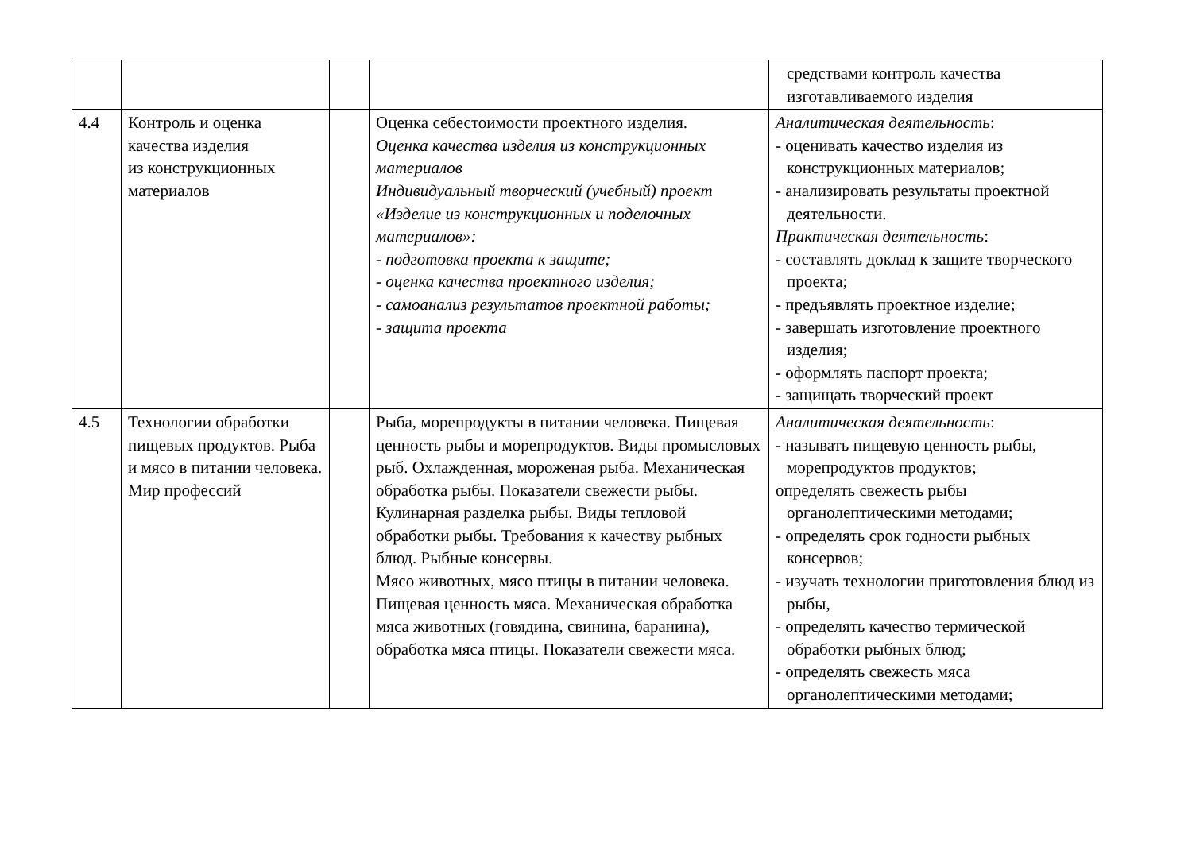| | | | | средствами контроль качества изготавливаемого изделия |
| 4.4 | Контроль и оценка качества изделия из конструкционных материалов | | Оценка себестоимости проектного изделия. Оценка качества изделия из конструкционных материалов Индивидуальный творческий (учебный) проект «Изделие из конструкционных и поделочных материалов»: - подготовка проекта к защите; - оценка качества проектного изделия; - самоанализ результатов проектной работы; - защита проекта | Аналитическая деятельность : - оценивать качество изделия из конструкционных материалов; - анализировать результаты проектной деятельности. Практическая деятельность : - составлять доклад к защите творческого проекта; - предъявлять проектное изделие; - завершать изготовление проектного изделия; - оформлять паспорт проекта; - защищать творческий проект |
| 4.5 | Технологии обработки пищевых продуктов. Рыба и мясо в питании человека. Мир профессий | | Рыба, морепродукты в питании человека. Пищевая ценность рыбы и морепродуктов. Виды промысловых рыб. Охлажденная, мороженая рыба. Механическая обработка рыбы. Показатели свежести рыбы. Кулинарная разделка рыбы. Виды тепловой обработки рыбы. Требования к качеству рыбных блюд. Рыбные консервы. Мясо животных, мясо птицы в питании человека. Пищевая ценность мяса. Механическая обработка мяса животных (говядина, свинина, баранина), обработка мяса птицы. Показатели свежести мяса. | Аналитическая деятельность : - называть пищевую ценность рыбы, морепродуктов продуктов; определять свежесть рыбы органолептическими методами; - определять срок годности рыбных консервов; - изучать технологии приготовления блюд из рыбы, - определять качество термической обработки рыбных блюд; - определять свежесть мяса органолептическими методами; |